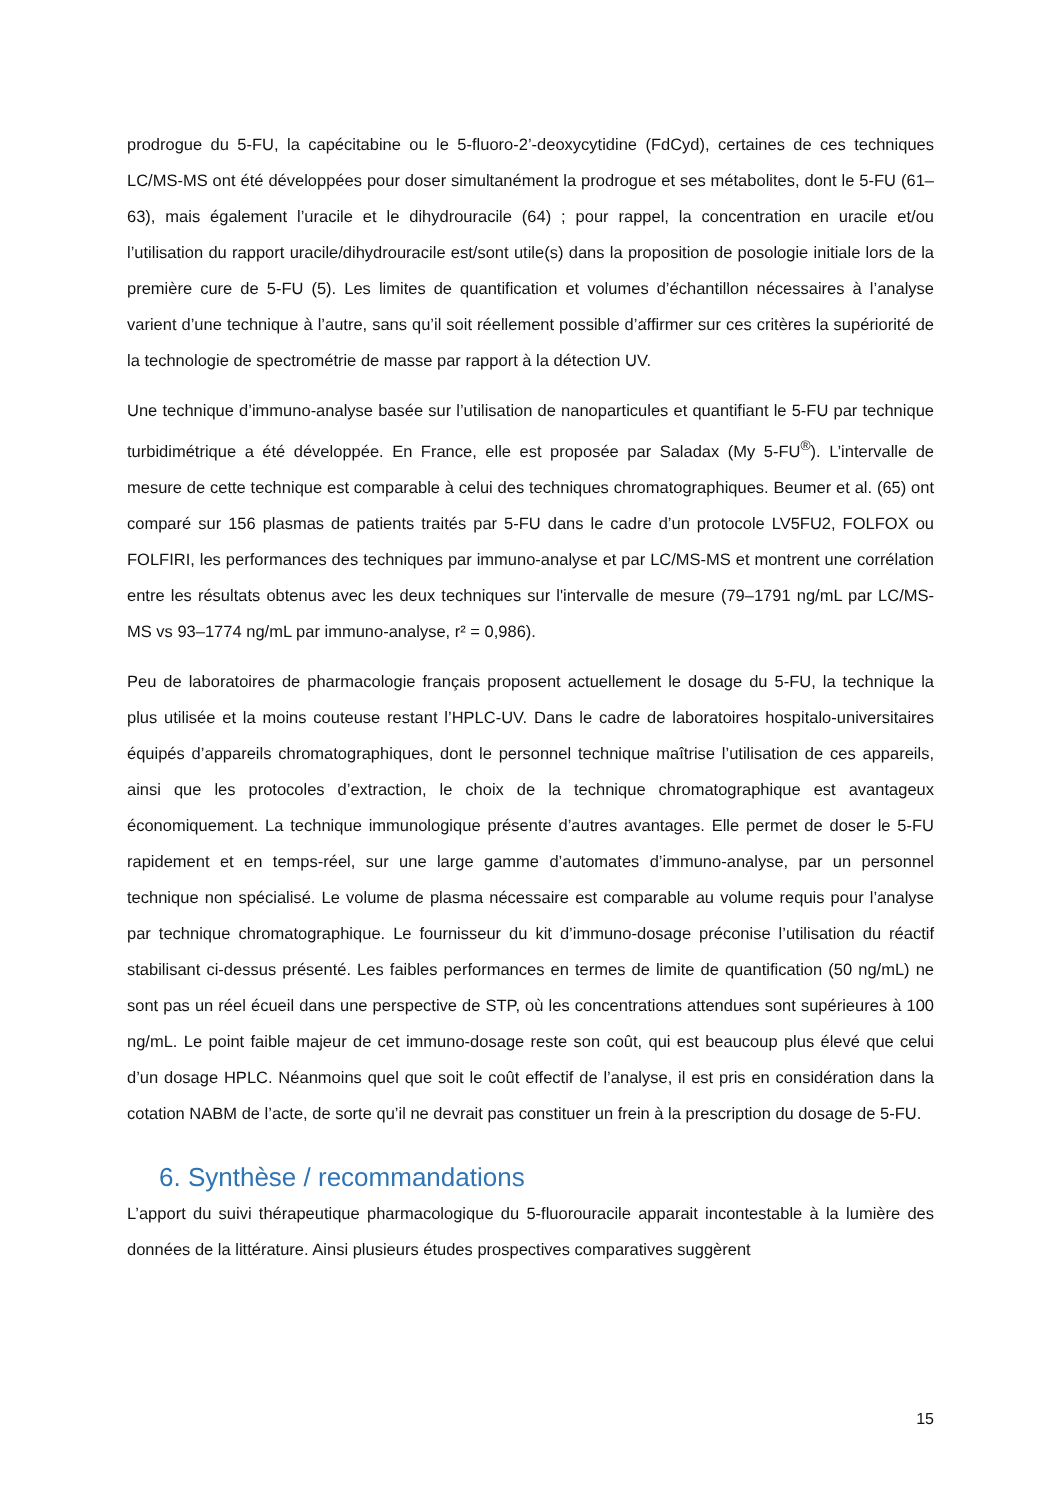prodrogue du 5-FU, la capécitabine ou le 5-fluoro-2’-deoxycytidine (FdCyd), certaines de ces techniques LC/MS-MS ont été développées pour doser simultanément la prodrogue et ses métabolites, dont le 5-FU (61–63), mais également l’uracile et le dihydrouracile (64) ; pour rappel, la concentration en uracile et/ou l’utilisation du rapport uracile/dihydrouracile est/sont utile(s) dans la proposition de posologie initiale lors de la première cure de 5-FU (5). Les limites de quantification et volumes d’échantillon nécessaires à l’analyse varient d’une technique à l’autre, sans qu’il soit réellement possible d’affirmer sur ces critères la supériorité de la technologie de spectrométrie de masse par rapport à la détection UV.
Une technique d’immuno-analyse basée sur l’utilisation de nanoparticules et quantifiant le 5-FU par technique turbidimétrique a été développée. En France, elle est proposée par Saladax (My 5-FU<sup>®</sup>). L’intervalle de mesure de cette technique est comparable à celui des techniques chromatographiques. Beumer et al. (65) ont comparé sur 156 plasmas de patients traités par 5-FU dans le cadre d’un protocole LV5FU2, FOLFOX ou FOLFIRI, les performances des techniques par immuno-analyse et par LC/MS-MS et montrent une corrélation entre les résultats obtenus avec les deux techniques sur l'intervalle de mesure (79–1791 ng/mL par LC/MS-MS vs 93–1774 ng/mL par immuno-analyse, r² = 0,986).
Peu de laboratoires de pharmacologie français proposent actuellement le dosage du 5-FU, la technique la plus utilisée et la moins couteuse restant l’HPLC-UV. Dans le cadre de laboratoires hospitalo-universitaires équipés d’appareils chromatographiques, dont le personnel technique maîtrise l’utilisation de ces appareils, ainsi que les protocoles d’extraction, le choix de la technique chromatographique est avantageux économiquement. La technique immunologique présente d’autres avantages. Elle permet de doser le 5-FU rapidement et en temps-réel, sur une large gamme d’automates d’immuno-analyse, par un personnel technique non spécialisé. Le volume de plasma nécessaire est comparable au volume requis pour l’analyse par technique chromatographique. Le fournisseur du kit d’immuno-dosage préconise l’utilisation du réactif stabilisant ci-dessus présenté. Les faibles performances en termes de limite de quantification (50 ng/mL) ne sont pas un réel écueil dans une perspective de STP, où les concentrations attendues sont supérieures à 100 ng/mL. Le point faible majeur de cet immuno-dosage reste son coût, qui est beaucoup plus élevé que celui d’un dosage HPLC. Néanmoins quel que soit le coût effectif de l’analyse, il est pris en considération dans la cotation NABM de l’acte, de sorte qu’il ne devrait pas constituer un frein à la prescription du dosage de 5-FU.
6. Synthèse / recommandations
L’apport du suivi thérapeutique pharmacologique du 5-fluorouracile apparait incontestable à la lumière des données de la littérature. Ainsi plusieurs études prospectives comparatives suggèrent
15